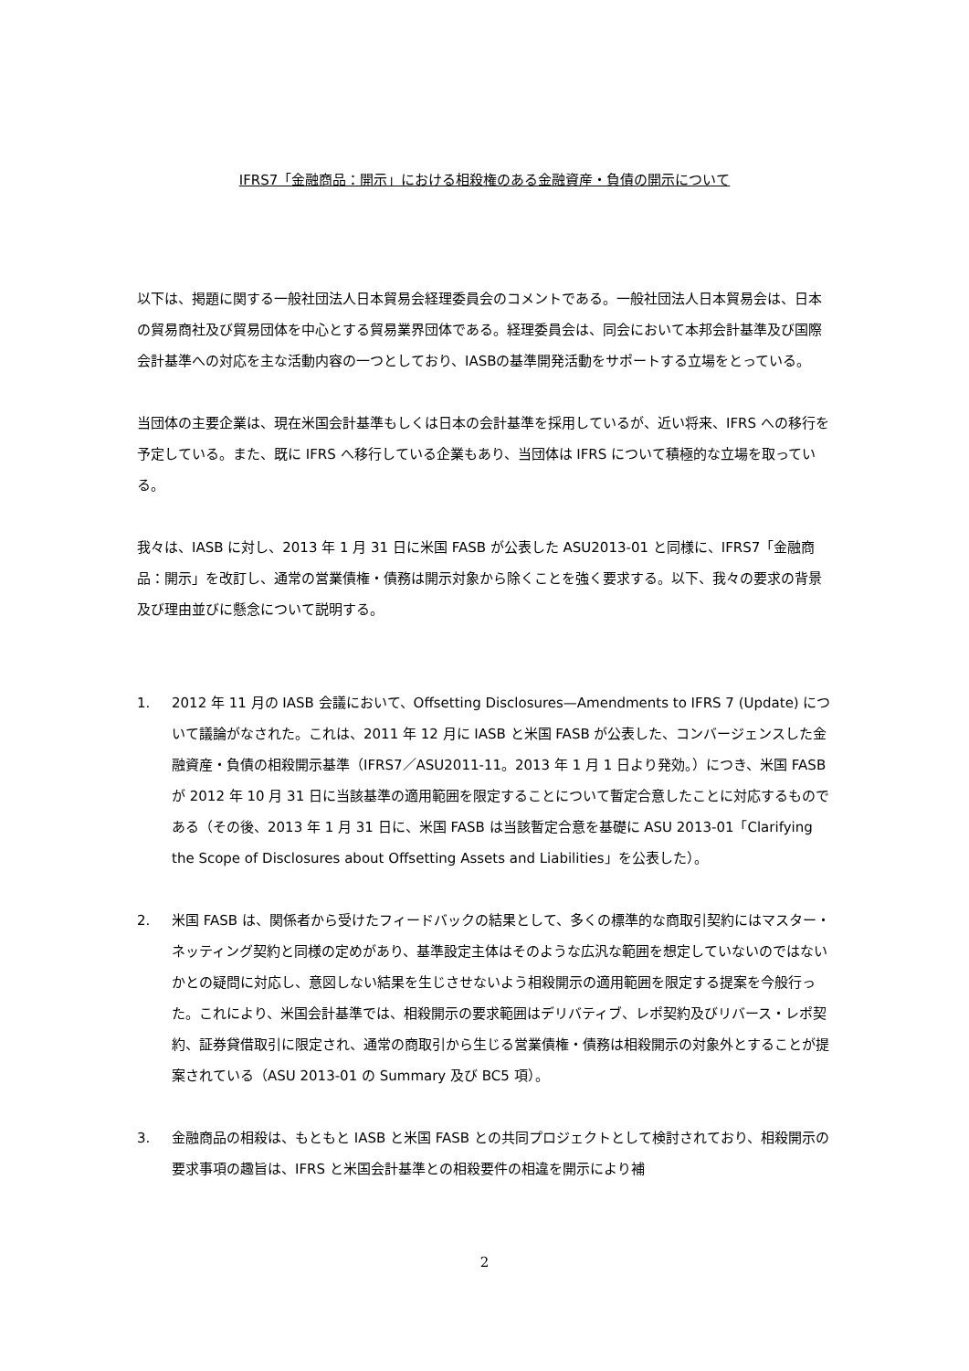IFRS7「金融商品：開示」における相殺権のある金融資産・負債の開示について
以下は、掲題に関する一般社団法人日本貿易会経理委員会のコメントである。一般社団法人日本貿易会は、日本の貿易商社及び貿易団体を中心とする貿易業界団体である。経理委員会は、同会において本邦会計基準及び国際会計基準への対応を主な活動内容の一つとしており、IASBの基準開発活動をサポートする立場をとっている。
当団体の主要企業は、現在米国会計基準もしくは日本の会計基準を採用しているが、近い将来、IFRS への移行を予定している。また、既に IFRS へ移行している企業もあり、当団体は IFRS について積極的な立場を取っている。
我々は、IASB に対し、2013 年 1 月 31 日に米国 FASB が公表した ASU2013-01 と同様に、IFRS7「金融商品：開示」を改訂し、通常の営業債権・債務は開示対象から除くことを強く要求する。以下、我々の要求の背景及び理由並びに懸念について説明する。
1. 2012 年 11 月の IASB 会議において、Offsetting Disclosures—Amendments to IFRS 7 (Update) について議論がなされた。これは、2011 年 12 月に IASB と米国 FASB が公表した、コンバージェンスした金融資産・負債の相殺開示基準（IFRS7／ASU2011-11。2013 年 1 月 1 日より発効。）につき、米国 FASB が 2012 年 10 月 31 日に当該基準の適用範囲を限定することについて暫定合意したことに対応するものである（その後、2013 年 1 月 31 日に、米国 FASB は当該暫定合意を基礎に ASU 2013-01「Clarifying the Scope of Disclosures about Offsetting Assets and Liabilities」を公表した）。
2. 米国 FASB は、関係者から受けたフィードバックの結果として、多くの標準的な商取引契約にはマスター・ネッティング契約と同様の定めがあり、基準設定主体はそのような広汎な範囲を想定していないのではないかとの疑問に対応し、意図しない結果を生じさせないよう相殺開示の適用範囲を限定する提案を今般行った。これにより、米国会計基準では、相殺開示の要求範囲はデリバティブ、レポ契約及びリバース・レポ契約、証券貸借取引に限定され、通常の商取引から生じる営業債権・債務は相殺開示の対象外とすることが提案されている（ASU 2013-01 の Summary 及び BC5 項）。
3. 金融商品の相殺は、もともと IASB と米国 FASB との共同プロジェクトとして検討されており、相殺開示の要求事項の趣旨は、IFRS と米国会計基準との相殺要件の相違を開示により補
2